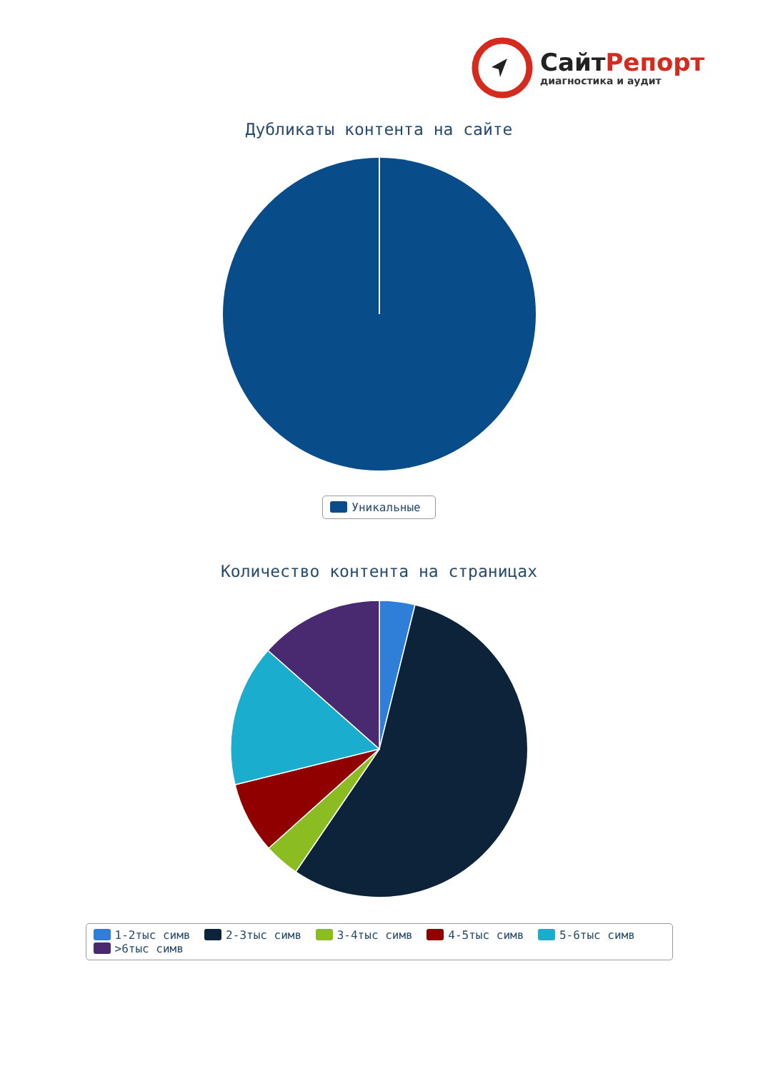СайтРепорт
диагностика и аудит
Дубликаты контента на сайте
Уникальные
Количество контента на страницах
1-2тыс симв 2-3тыс симв 3-4тыс симв 4-5тыс симв 5-6тыс симв >6тыс симв